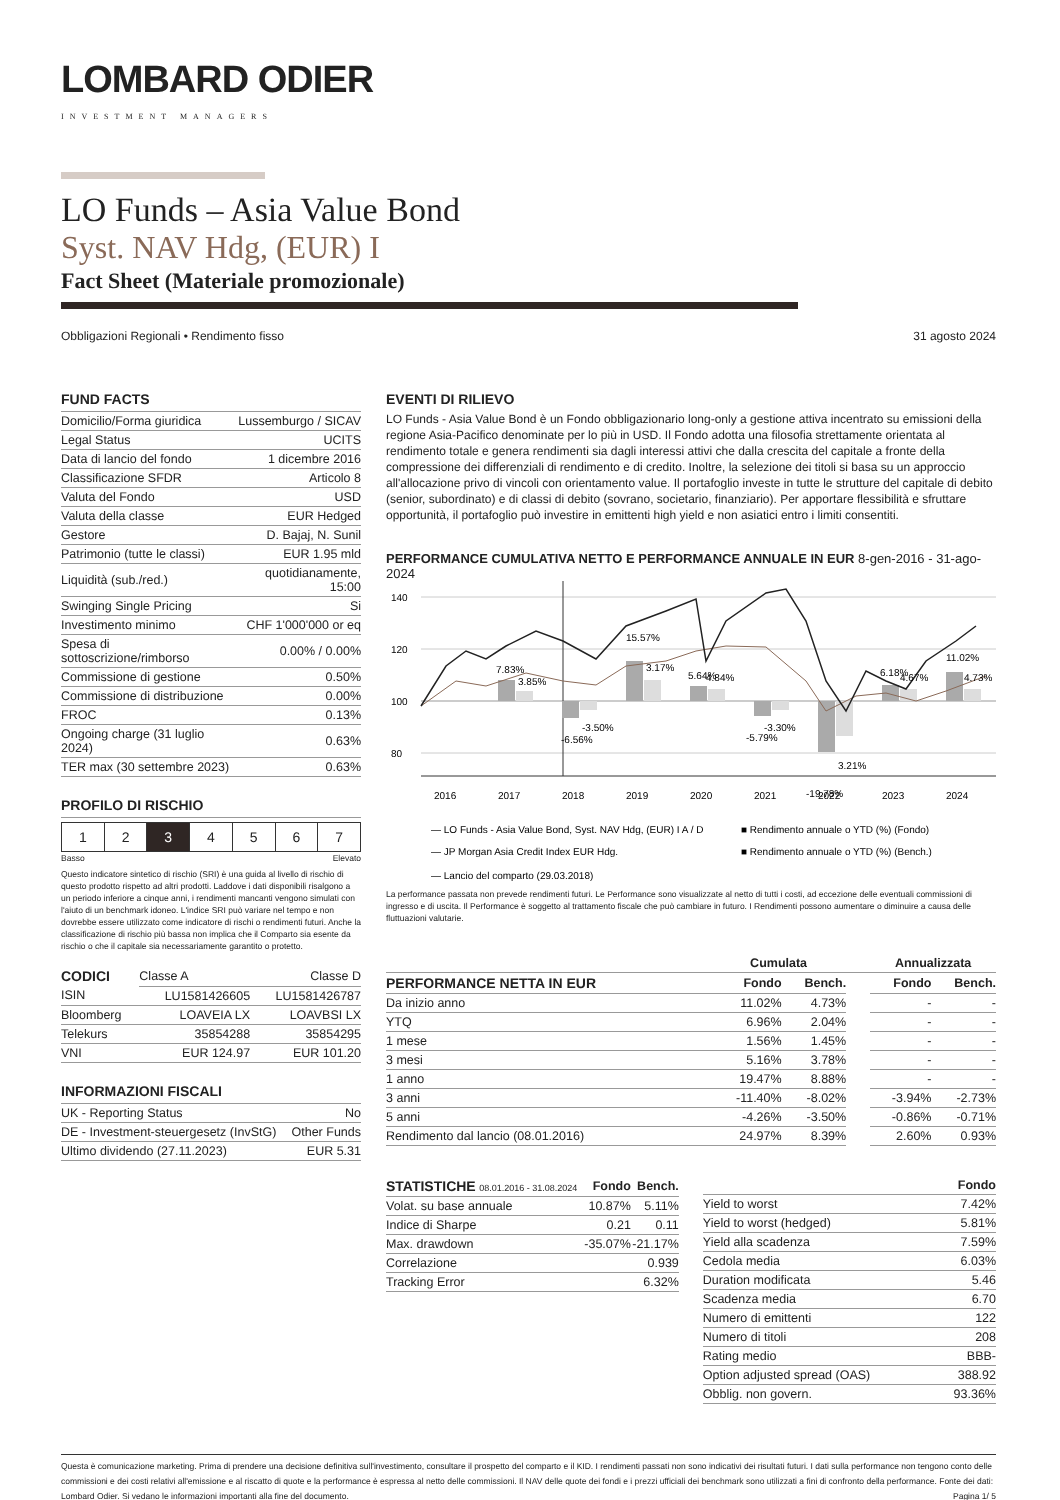LOMBARD ODIER
INVESTMENT MANAGERS
LO Funds – Asia Value Bond
Syst. NAV Hdg, (EUR) I
Fact Sheet (Materiale promozionale)
Obbligazioni Regionali • Rendimento fisso 31 agosto 2024
FUND FACTS
| Domicilio/Forma giuridica | Lussemburgo / SICAV |
| Legal Status | UCITS |
| Data di lancio del fondo | 1 dicembre 2016 |
| Classificazione SFDR | Articolo 8 |
| Valuta del Fondo | USD |
| Valuta della classe | EUR Hedged |
| Gestore | D. Bajaj, N. Sunil |
| Patrimonio (tutte le classi) | EUR 1.95 mld |
| Liquidità (sub./red.) | quotidianamente, 15:00 |
| Swinging Single Pricing | Si |
| Investimento minimo | CHF 1'000'000 or eq |
| Spesa di sottoscrizione/rimborso | 0.00% / 0.00% |
| Commissione di gestione | 0.50% |
| Commissione di distribuzione | 0.00% |
| FROC | 0.13% |
| Ongoing charge (31 luglio 2024) | 0.63% |
| TER max (30 settembre 2023) | 0.63% |
PROFILO DI RISCHIO
| 1 | 2 | 3 | 4 | 5 | 6 | 7 |
Basso Elevato
Questo indicatore sintetico di rischio (SRI) è una guida al livello di rischio di questo prodotto rispetto ad altri prodotti. Laddove i dati disponibili risalgono a un periodo inferiore a cinque anni, i rendimenti mancanti vengono simulati con l'aiuto di un benchmark idoneo. L'indice SRI può variare nel tempo e non dovrebbe essere utilizzato come indicatore di rischi o rendimenti futuri. Anche la classificazione di rischio più bassa non implica che il Comparto sia esente da rischio o che il capitale sia necessariamente garantito o protetto.
| CODICI | Classe A | Classe D |
| ISIN | LU1581426605 | LU1581426787 |
| Bloomberg | LOAVEIA LX | LOAVBSI LX |
| Telekurs | 35854288 | 35854295 |
| VNI | EUR 124.97 | EUR 101.20 |
INFORMAZIONI FISCALI
| UK - Reporting Status | No |
| DE - Investment-steuergesetz (InvStG) | Other Funds |
| Ultimo dividendo (27.11.2023) | EUR 5.31 |
EVENTI DI RILIEVO
LO Funds - Asia Value Bond è un Fondo obbligazionario long-only a gestione attiva incentrato su emissioni della regione Asia-Pacifico denominate per lo più in USD. Il Fondo adotta una filosofia strettamente orientata al rendimento totale e genera rendimenti sia dagli interessi attivi che dalla crescita del capitale a fronte della compressione dei differenziali di rendimento e di credito. Inoltre, la selezione dei titoli si basa su un approccio all'allocazione privo di vincoli con orientamento value. Il portafoglio investe in tutte le strutture del capitale di debito (senior, subordinato) e di classi di debito (sovrano, societario, finanziario). Per apportare flessibilità e sfruttare opportunità, il portafoglio può investire in emittenti high yield e non asiatici entro i limiti consentiti.
PERFORMANCE CUMULATIVA NETTO E PERFORMANCE ANNUALE IN EUR 8-gen-2016 - 31-ago-2024
140
120
100
80
7.83%
3.85%
-6.56%
-3.50%
15.57%
3.17%
5.64%
4.84%
-5.79%
-3.30%
-19.78%
3.21%
6.18%
4.67%
11.02%
4.73%
2016
2017
2018
2019
2020
2021
2022
2023
2024
— LO Funds - Asia Value Bond, Syst. NAV Hdg, (EUR) I A / D
■ Rendimento annuale o YTD (%) (Fondo)
— JP Morgan Asia Credit Index EUR Hdg.
■ Rendimento annuale o YTD (%) (Bench.)
— Lancio del comparto (29.03.2018)
La performance passata non prevede rendimenti futuri. Le Performance sono visualizzate al netto di tutti i costi, ad eccezione delle eventuali commissioni di ingresso e di uscita. Il Performance è soggetto al trattamento fiscale che può cambiare in futuro. I Rendimenti possono aumentare o diminuire a causa delle fluttuazioni valutarie.
| | Cumulata | | | Annualizzata | |
| --- | --- | --- | --- | --- | --- |
| PERFORMANCE NETTA IN EUR | Fondo | Bench. | | Fondo | Bench. |
| Da inizio anno | 11.02% | 4.73% | | - | - |
| YTQ | 6.96% | 2.04% | | - | - |
| 1 mese | 1.56% | 1.45% | | - | - |
| 3 mesi | 5.16% | 3.78% | | - | - |
| 1 anno | 19.47% | 8.88% | | - | - |
| 3 anni | -11.40% | -8.02% | | -3.94% | -2.73% |
| 5 anni | -4.26% | -3.50% | | -0.86% | -0.71% |
| Rendimento dal lancio (08.01.2016) | 24.97% | 8.39% | | 2.60% | 0.93% |
| STATISTICHE 08.01.2016 - 31.08.2024 | Fondo | Bench. |
| --- | --- | --- |
| Volat. su base annuale | 10.87% | 5.11% |
| Indice di Sharpe | 0.21 | 0.11 |
| Max. drawdown | -35.07% | -21.17% |
| Correlazione | | 0.939 |
| Tracking Error | | 6.32% |
| | Fondo |
| --- | --- |
| Yield to worst | 7.42% |
| Yield to worst (hedged) | 5.81% |
| Yield alla scadenza | 7.59% |
| Cedola media | 6.03% |
| Duration modificata | 5.46 |
| Scadenza media | 6.70 |
| Numero di emittenti | 122 |
| Numero di titoli | 208 |
| Rating medio | BBB- |
| Option adjusted spread (OAS) | 388.92 |
| Obblig. non govern. | 93.36% |
Questa è comunicazione marketing. Prima di prendere una decisione definitiva sull'investimento, consultare il prospetto del comparto e il KID. I rendimenti passati non sono indicativi dei risultati futuri. I dati sulla performance non tengono conto delle commissioni e dei costi relativi all'emissione e al riscatto di quote e la performance è espressa al netto delle commissioni. Il NAV delle quote dei fondi e i prezzi ufficiali dei benchmark sono utilizzati a fini di confronto della performance. Fonte dei dati: Lombard Odier. Si vedano le informazioni importanti alla fine del documento. Pagina 1/ 5